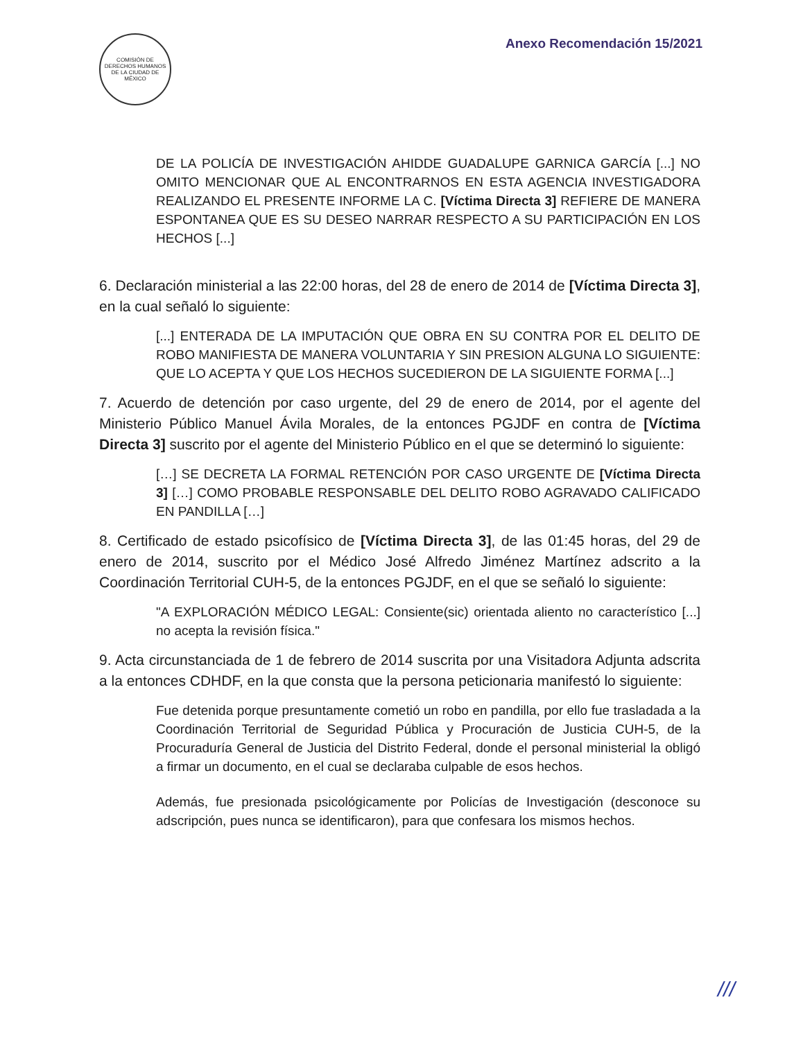COMISIÓN DE DERECHOS HUMANOS DE LA CIUDAD DE MÉXICO
Anexo Recomendación 15/2021
DE LA POLICÍA DE INVESTIGACIÓN AHIDDE GUADALUPE GARNICA GARCÍA [...] NO OMITO MENCIONAR QUE AL ENCONTRARNOS EN ESTA AGENCIA INVESTIGADORA REALIZANDO EL PRESENTE INFORME LA C. [Víctima Directa 3] REFIERE DE MANERA ESPONTANEA QUE ES SU DESEO NARRAR RESPECTO A SU PARTICIPACIÓN EN LOS HECHOS [...]
6. Declaración ministerial a las 22:00 horas, del 28 de enero de 2014 de [Víctima Directa 3], en la cual señaló lo siguiente:
[...] ENTERADA DE LA IMPUTACIÓN QUE OBRA EN SU CONTRA POR EL DELITO DE ROBO MANIFIESTA DE MANERA VOLUNTARIA Y SIN PRESION ALGUNA LO SIGUIENTE: QUE LO ACEPTA Y QUE LOS HECHOS SUCEDIERON DE LA SIGUIENTE FORMA [...]
7. Acuerdo de detención por caso urgente, del 29 de enero de 2014, por el agente del Ministerio Público Manuel Ávila Morales, de la entonces PGJDF en contra de [Víctima Directa 3] suscrito por el agente del Ministerio Público en el que se determinó lo siguiente:
[…] SE DECRETA LA FORMAL RETENCIÓN POR CASO URGENTE DE [Víctima Directa 3] […] COMO PROBABLE RESPONSABLE DEL DELITO ROBO AGRAVADO CALIFICADO EN PANDILLA […]
8. Certificado de estado psicofísico de [Víctima Directa 3], de las 01:45 horas, del 29 de enero de 2014, suscrito por el Médico José Alfredo Jiménez Martínez adscrito a la Coordinación Territorial CUH-5, de la entonces PGJDF, en el que se señaló lo siguiente:
"A EXPLORACIÓN MÉDICO LEGAL: Consiente(sic) orientada aliento no característico [...] no acepta la revisión física."
9. Acta circunstanciada de 1 de febrero de 2014 suscrita por una Visitadora Adjunta adscrita a la entonces CDHDF, en la que consta que la persona peticionaria manifestó lo siguiente:
Fue detenida porque presuntamente cometió un robo en pandilla, por ello fue trasladada a la Coordinación Territorial de Seguridad Pública y Procuración de Justicia CUH-5, de la Procuraduría General de Justicia del Distrito Federal, donde el personal ministerial la obligó a firmar un documento, en el cual se declaraba culpable de esos hechos.
Además, fue presionada psicológicamente por Policías de Investigación (desconoce su adscripción, pues nunca se identificaron), para que confesara los mismos hechos.
///